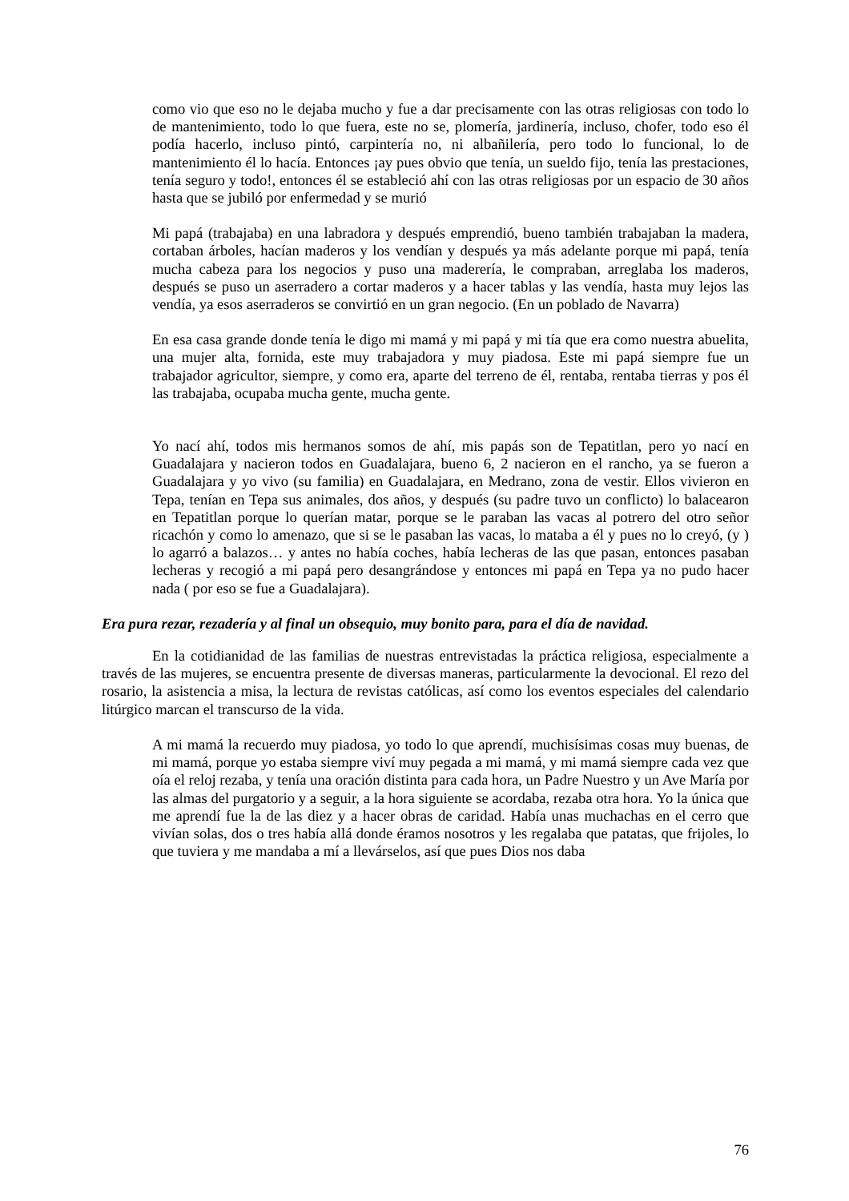como vio que eso no le dejaba mucho y fue a dar precisamente con las otras religiosas con todo lo de mantenimiento, todo lo que fuera, este no se, plomería, jardinería, incluso, chofer, todo eso él podía hacerlo, incluso pintó, carpintería no, ni albañilería, pero todo lo funcional, lo de mantenimiento él lo hacía. Entonces ¡ay pues obvio que tenía, un sueldo fijo, tenía las prestaciones, tenía seguro y todo!, entonces él se estableció ahí con las otras religiosas por un espacio de 30 años hasta que se jubiló por enfermedad y se murió
Mi papá (trabajaba) en una labradora y después emprendió, bueno también trabajaban la madera, cortaban árboles, hacían maderos y los vendían y después ya más adelante porque mi papá, tenía mucha cabeza para los negocios y puso una maderería, le compraban, arreglaba los maderos, después se puso un aserradero a cortar maderos y a hacer tablas y las vendía, hasta muy lejos las vendía, ya esos aserraderos se convirtió en un gran negocio. (En un poblado de Navarra)
En esa casa grande donde tenía le digo mi mamá y mi papá y mi tía que era como nuestra abuelita, una mujer alta, fornida, este muy trabajadora y muy piadosa. Este mi papá siempre fue un trabajador agricultor, siempre, y como era, aparte del terreno de él, rentaba, rentaba tierras y pos él las trabajaba, ocupaba mucha gente, mucha gente.
Yo nací ahí, todos mis hermanos somos de ahí, mis papás son de Tepatitlan, pero yo nací en Guadalajara y nacieron todos en Guadalajara, bueno 6, 2 nacieron en el rancho, ya se fueron a Guadalajara y yo vivo (su familia) en Guadalajara, en Medrano, zona de vestir. Ellos vivieron en Tepa, tenían en Tepa sus animales, dos años, y después (su padre tuvo un conflicto) lo balacearon en Tepatitlan porque lo querían matar, porque se le paraban las vacas al potrero del otro señor ricachón y como lo amenazo, que si se le pasaban las vacas, lo mataba a él y pues no lo creyó, (y ) lo agarró a balazos… y antes no había coches, había lecheras de las que pasan, entonces pasaban lecheras y recogió a mi papá pero desangrándose y entonces mi papá en Tepa ya no pudo hacer nada ( por eso se fue a Guadalajara).
Era pura rezar, rezadería y al final un obsequio, muy bonito para, para el día de navidad.
En la cotidianidad de las familias de nuestras entrevistadas la práctica religiosa, especialmente a través de las mujeres, se encuentra presente de diversas maneras, particularmente la devocional. El rezo del rosario, la asistencia a misa, la lectura de revistas católicas, así como los eventos especiales del calendario litúrgico marcan el transcurso de la vida.
A mi mamá la recuerdo muy piadosa, yo todo lo que aprendí, muchisísimas cosas muy buenas, de mi mamá, porque yo estaba siempre viví muy pegada a mi mamá, y mi mamá siempre cada vez que oía el reloj rezaba, y tenía una oración distinta para cada hora, un Padre Nuestro y un Ave María por las almas del purgatorio y a seguir, a la hora siguiente se acordaba, rezaba otra hora. Yo la única que me aprendí fue la de las diez y a hacer obras de caridad. Había unas muchachas en el cerro que vivían solas, dos o tres había allá donde éramos nosotros y les regalaba que patatas, que frijoles, lo que tuviera y me mandaba a mí a llevárselos, así que pues Dios nos daba
76